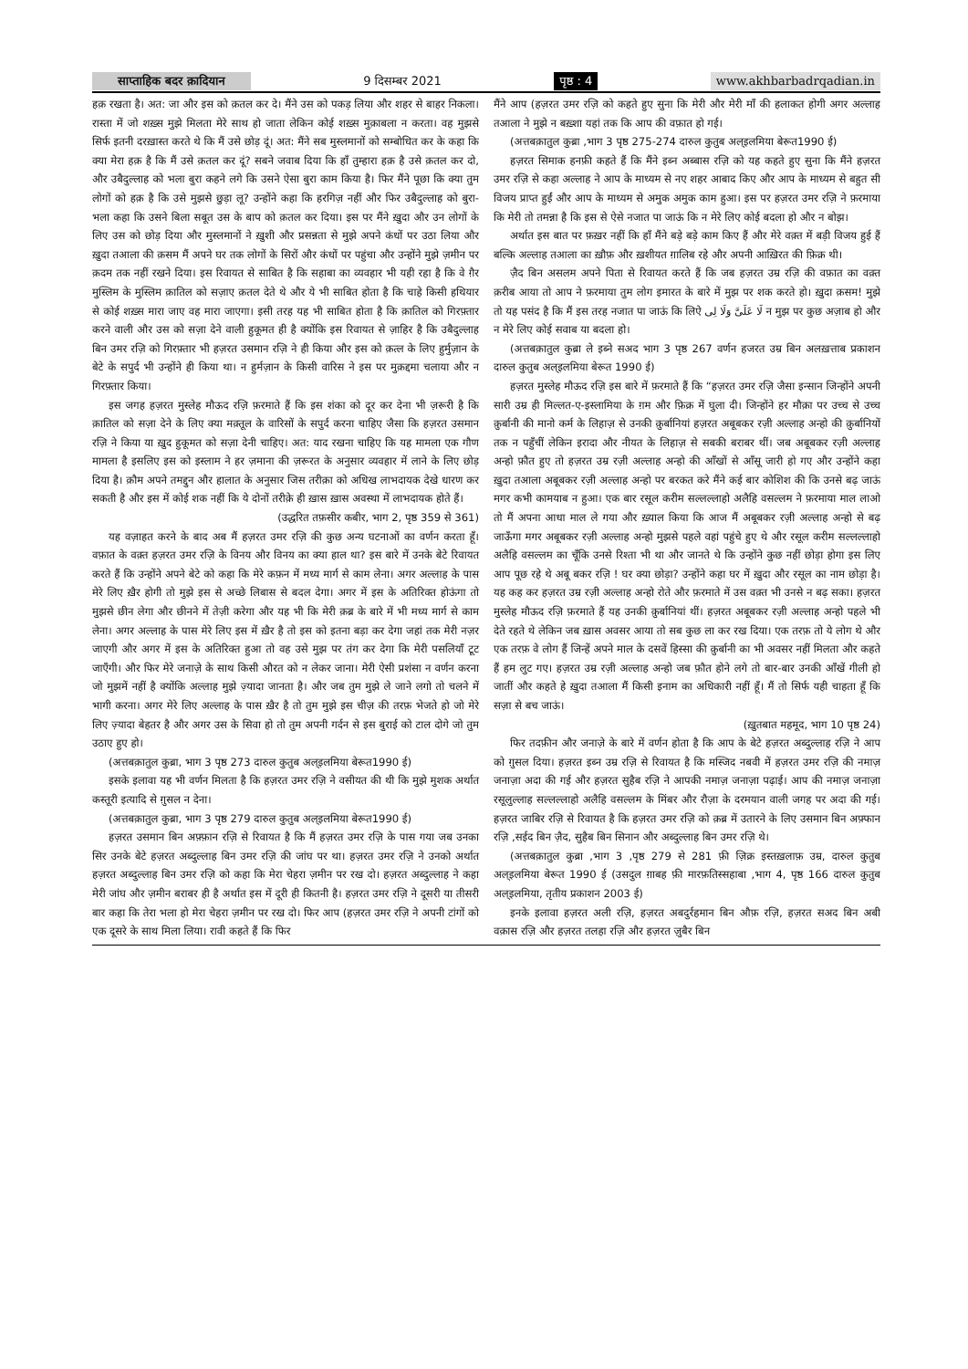साप्ताहिक बदर क़ादियान 9 दिसम्बर 2021 पृष्ठ : 4 www.akhbarbadrqadian.in
हक़ रखता है। अत: जा और इस को क़तल कर दे। मैंने उस को पकड़ लिया और शहर से बाहर निकला। रास्ता में जो शख़्स मुझे मिलता मेरे साथ हो जाता लेकिन कोई शख़्स मुक़ाबला न करता। वह मुझसे सिर्फ इतनी दरख़ास्त करते थे कि मैं उसे छोड़ दूं। अत: मैंने सब मुस्लमानों को सम्बोधित कर के कहा कि क्या मेरा हक़ है कि मैं उसे क़तल कर दूं? सबने जवाब दिया कि हाँ तुम्हारा हक़ है उसे क़तल कर दो, और उबैदुल्लाह को भला बुरा कहने लगे कि उसने ऐसा बुरा काम किया है। फिर मैंने पूछा कि क्या तुम लोगों को हक़ है कि उसे मुझसे छुड़ा लू? उन्होंने कहा कि हरगिज़ नहीं और फिर उबैदुल्लाह को बुरा-भला कहा कि उसने बिला सबूत उस के बाप को क़तल कर दिया। इस पर मैंने ख़ुदा और उन लोगों के लिए उस को छोड़ दिया और मुस्लमानों ने ख़ुशी और प्रसन्नता से मुझे अपने कंधों पर उठा लिया और ख़ुदा तआला की क़सम मैं अपने घर तक लोगों के सिरों और कंधों पर पहुंचा और उन्होंने मुझे ज़मीन पर क़दम तक नहीं रखने दिया। इस रिवायत से साबित है कि सहाबा का व्यवहार भी यही रहा है कि वे ग़ैर मुस्लिम के मुस्लिम क़ातिल को सज़ाए क़तल देते थे और ये भी साबित होता है कि चाहे किसी हथियार से कोई शख़्स मारा जाए वह मारा जाएगा। इसी तरह यह भी साबित होता है कि क़ातिल को गिरफ़्तार करने वाली और उस को सज़ा देने वाली हुकूमत ही है क्योंकि इस रिवायत से ज़ाहिर है कि उबैदुल्लाह बिन उमर रज़ि को गिरफ़्तार भी हज़रत उसमान रज़ि ने ही किया और इस को क़त्ल के लिए हुर्मुज़ान के बेटे के सपुर्द भी उन्होंने ही किया था। न हुर्मज़ान के किसी वारिस ने इस पर मुक़द्दमा चलाया और न गिरफ़्तार किया।
इस जगह हज़रत मुस्लेह मौऊद रज़ि फ़रमाते हैं कि इस शंका को दूर कर देना भी ज़रूरी है कि क़ातिल को सज़ा देने के लिए क्या मक़्तूल के वारिसों के सपुर्द करना चाहिए जैसा कि हज़रत उसमान रज़ि ने किया या ख़ुद हुकूमत को सज़ा देनी चाहिए। अत: याद रखना चाहिए कि यह मामला एक गौण मामला है इसलिए इस को इस्लाम ने हर ज़माना की ज़रूरत के अनुसार व्यवहार में लाने के लिए छोड़ दिया है। क़ौम अपने तमद्दुन और हालात के अनुसार जिस तरीक़ा को अधिख लाभदायक देखे धारण कर सकती है और इस में कोई शक नहीं कि ये दोनों तरीक़े ही ख़ास ख़ास अवस्था में लाभदायक होते हैं।
(उद्धरित तफ़सीर कबीर, भाग 2, पृष्ठ 359 से 361)
यह वज़ाहत करने के बाद अब मैं हज़रत उमर रज़ि की कुछ अन्य घटनाओं का वर्णन करता हूँ। वफ़ात के वक़्त हज़रत उमर रज़ि के विनय और विनय का क्या हाल था? इस बारे में उनके बेटे रिवायत करते हैं कि उन्होंने अपने बेटे को कहा कि मेरे कफ़न में मध्य मार्ग से काम लेना। अगर अल्लाह के पास मेरे लिए ख़ैर होगी तो मुझे इस से अच्छे लिबास से बदल देगा। अगर में इस के अतिरिक्त होऊंगा तो मुझसे छीन लेगा और छीनने में तेज़ी करेगा और यह भी कि मेरी क़ब्र के बारे में भी मध्य मार्ग से काम लेना। अगर अल्लाह के पास मेरे लिए इस में ख़ैर है तो इस को इतना बड़ा कर देगा जहां तक मेरी नज़र जाएगी और अगर में इस के अतिरिक्त हुआ तो वह उसे मुझ पर तंग कर देगा कि मेरी पसलियाँ टूट जाएँगी। और फिर मेरे जनाज़े के साथ किसी औरत को न लेकर जाना। मेरी ऐसी प्रशंसा न वर्णन करना जो मुझमें नहीं है क्योंकि अल्लाह मुझे ज़्यादा जानता है। और जब तुम मुझे ले जाने लगो तो चलने में भागी करना। अगर मेरे लिए अल्लाह के पास ख़ैर है तो तुम मुझे इस चीज़ की तरफ़ भेजते हो जो मेरे लिए ज़्यादा बेहतर है और अगर उस के सिवा हो तो तुम अपनी गर्दन से इस बुराई को टाल दोगे जो तुम उठाए हुए हो।
(अत्तबक़ातुल कुब्रा, भाग 3 पृष्ठ 273 दारुल कुतुब अल्इलमिया बेरूत1990 ई)
इसके इलावा यह भी वर्णन मिलता है कि हज़रत उमर रज़ि ने वसीयत की थी कि मुझे मुशक अर्थात कस्तूरी इत्यादि से ग़ुसल न देना।
(अत्तबक़ातुल कुब्रा, भाग 3 पृष्ठ 279 दारुल कुतुब अल्इलमिया बेरूत1990 ई)
हज़रत उसमान बिन अफ़्फ़ान रज़ि से रिवायत है कि मैं हज़रत उमर रज़ि के पास गया जब उनका सिर उनके बेटे हज़रत अब्दुल्लाह बिन उमर रज़ि की जांघ पर था। हज़रत उमर रज़ि ने उनको अर्थात हज़रत अब्दुल्लाह बिन उमर रज़ि को कहा कि मेरा चेहरा ज़मीन पर रख दो। हज़रत अब्दुल्लाह ने कहा मेरी जांघ और ज़मीन बराबर ही है अर्थात इस में दूरी ही कितनी है। हज़रत उमर रज़ि ने दूसरी या तीसरी बार कहा कि तेरा भला हो मेरा चेहरा ज़मीन पर रख दो। फिर आप (हज़रत उमर रज़ि ने अपनी टांगों को एक दूसरे के साथ मिला लिया। रावी कहते हैं कि फिर
मैंने आप (हज़रत उमर रज़ि को कहते हुए सुना कि मेरी और मेरी माँ की हलाकत होगी अगर अल्लाह तआला ने मुझे न बख़्शा यहां तक कि आप की वफ़ात हो गई।
(अत्तबक़ातुल कुब्रा ,भाग 3 पृष्ठ 275-274 दारुल कुतुब अल्इलमिया बेरूत1990 ई)
हज़रत सिमाक हनफ़ी कहते हैं कि मैंने इब्न अब्बास रज़ि को यह कहते हुए सुना कि मैंने हज़रत उमर रज़ि से कहा अल्लाह ने आप के माध्यम से नए शहर आबाद किए और आप के माध्यम से बहुत सी विजय प्राप्त हुईं और आप के माध्यम से अमुक अमुक काम हुआ। इस पर हज़रत उमर रज़ि ने फ़रमाया कि मेरी तो तमन्ना है कि इस से ऐसे नजात पा जाऊं कि न मेरे लिए कोई बदला हो और न बोझ।
अर्थात इस बात पर फ़ख़र नहीं कि हाँ मैंने बड़े बड़े काम किए हैं और मेरे वक़्त में बड़ी विजय हुई हैं बल्कि अल्लाह तआला का ख़ौफ़ और ख़शीयत ग़ालिब रहे और अपनी आख़िरत की फ़िक्र थी।
ज़ैद बिन असलम अपने पिता से रिवायत करते हैं कि जब हज़रत उम्र रज़ि की वफ़ात का वक़्त क़रीब आया तो आप ने फ़रमाया तुम लोग इमारत के बारे में मुझ पर शक करते हो। ख़ुदा क़सम! मुझे तो यह पसंद है कि मैं इस तरह नजात पा जाऊं कि लिऐ لَا عَلَیَّ وَلَا لِی न मुझ पर कुछ अज़ाब हो और न मेरे लिए कोई सवाब या बदला हो।
(अत्तबक़ातुल कुब्रा ले इब्ने सअद भाग 3 पृष्ठ 267 वर्णन हजरत उम्र बिन अलख़त्ताब प्रकाशन दारुल कुतुब अल्इलमिया बेरूत 1990 ई)
हज़रत मुस्लेह मौऊद रज़ि इस बारे में फ़रमाते हैं कि “हज़रत उमर रज़ि जैसा इन्सान जिन्होंने अपनी सारी उम्र ही मिल्लत-ए-इस्लामिया के ग़म और फ़िक्र में घुला दी। जिन्होंने हर मौक़ा पर उच्च से उच्च क़ुर्बानी की मानो कर्म के लिहाज़ से उनकी क़ुर्बानियां हज़रत अबूबकर रज़ी अल्लाह अन्हो की क़ुर्बानियों तक न पहुँचीं लेकिन इरादा और नीयत के लिहाज़ से सबकी बराबर थीं। जब अबूबकर रज़ी अल्लाह अन्हो फ़ौत हुए तो हज़रत उम्र रज़ी अल्लाह अन्हो की आँखों से आँसू जारी हो गए और उन्होंने कहा ख़ुदा तआला अबूबकर रज़ी अल्लाह अन्हो पर बरकत करे मैंने कई बार कोशिश की कि उनसे बढ़ जाऊं मगर कभी कामयाब न हुआ। एक बार रसूल करीम सल्लल्लाहो अलैहि वसल्लम ने फ़रमाया माल लाओ तो मैं अपना आधा माल ले गया और ख़्याल किया कि आज मैं अबूबकर रज़ी अल्लाह अन्हो से बढ़ जाऊँगा मगर अबूबकर रज़ी अल्लाह अन्हो मुझसे पहले वहां पहुंचे हुए थे और रसूल करीम सल्लल्लाहो अलैहि वसल्लम का चूँकि उनसे रिश्ता भी था और जानते थे कि उन्होंने कुछ नहीं छोड़ा होगा इस लिए आप पूछ रहे थे अबू बकर रज़ि ! घर क्या छोड़ा? उन्होंने कहा घर में ख़ुदा और रसूल का नाम छोड़ा है। यह कह कर हज़रत उम्र रज़ी अल्लाह अन्हो रोते और फ़रमाते में उस वक़्त भी उनसे न बढ़ सका। हज़रत मुस्लेह मौऊद रज़ि फ़रमाते हैं यह उनकी क़ुर्बानियां थीं। हज़रत अबूबकर रज़ी अल्लाह अन्हो पहले भी देते रहते थे लेकिन जब ख़ास अवसर आया तो सब कुछ ला कर रख दिया। एक तरफ़ तो ये लोग थे और एक तरफ़ वे लोग हैं जिन्हें अपने माल के दसवें हिस्सा की क़ुर्बानी का भी अवसर नहीं मिलता और कहते हैं हम लुट गए। हज़रत उम्र रज़ी अल्लाह अन्हो जब फ़ौत होने लगे तो बार-बार उनकी आँखें गीली हो जातीं और कहते हे ख़ुदा तआला मैं किसी इनाम का अधिकारी नहीं हूँ। मैं तो सिर्फ यही चाहता हूँ कि सज़ा से बच जाऊं।
(ख़ुतबात महमूद, भाग 10 पृष्ठ 24)
फिर तदफ़ीन और जनाज़े के बारे में वर्णन होता है कि आप के बेटे हज़रत अब्दुल्लाह रज़ि ने आप को ग़ुसल दिया। हज़रत इब्न उम्र रज़ि से रिवायत है कि मस्जिद नबवी में हज़रत उमर रज़ि की नमाज़ जनाज़ा अदा की गई और हज़रत सुहैब रज़ि ने आपकी नमाज़ जनाज़ा पढ़ाई। आप की नमाज़ जनाज़ा रसूलुल्लाह सल्लल्लाहो अलैहि वसल्लम के मिंबर और रौज़ा के दरमयान वाली जगह पर अदा की गई। हज़रत जाबिर रज़ि से रिवायत है कि हज़रत उमर रज़ि को क़ब्र में उतारने के लिए उसमान बिन अफ़्फान रज़ि ,सईद बिन ज़ैद, सुहैब बिन सिनान और अब्दुल्लाह बिन उमर रज़ि थे।
(अत्तबक़ातुल कुब्रा ,भाग 3 ,पृष्ठ 279 से 281 फ़ी ज़िक्र इस्तख़लाफ़ उम्र, दारुल कुतुब अल्इलमिया बेरूत 1990 ई (उसदुल ग़ाबह फ़ी मारफ़तिस्सहाबा ,भाग 4, पृष्ठ 166 दारुल कुतुब अल्इलमिया, तृतीय प्रकाशन 2003 ई)
इनके इलावा हज़रत अली रज़ि, हज़रत अबदुर्रहमान बिन औफ़ रज़ि, हज़रत सअद बिन अबी वक़ास रज़ि और हज़रत तलहा रज़ि और हज़रत ज़ुबैर बिन